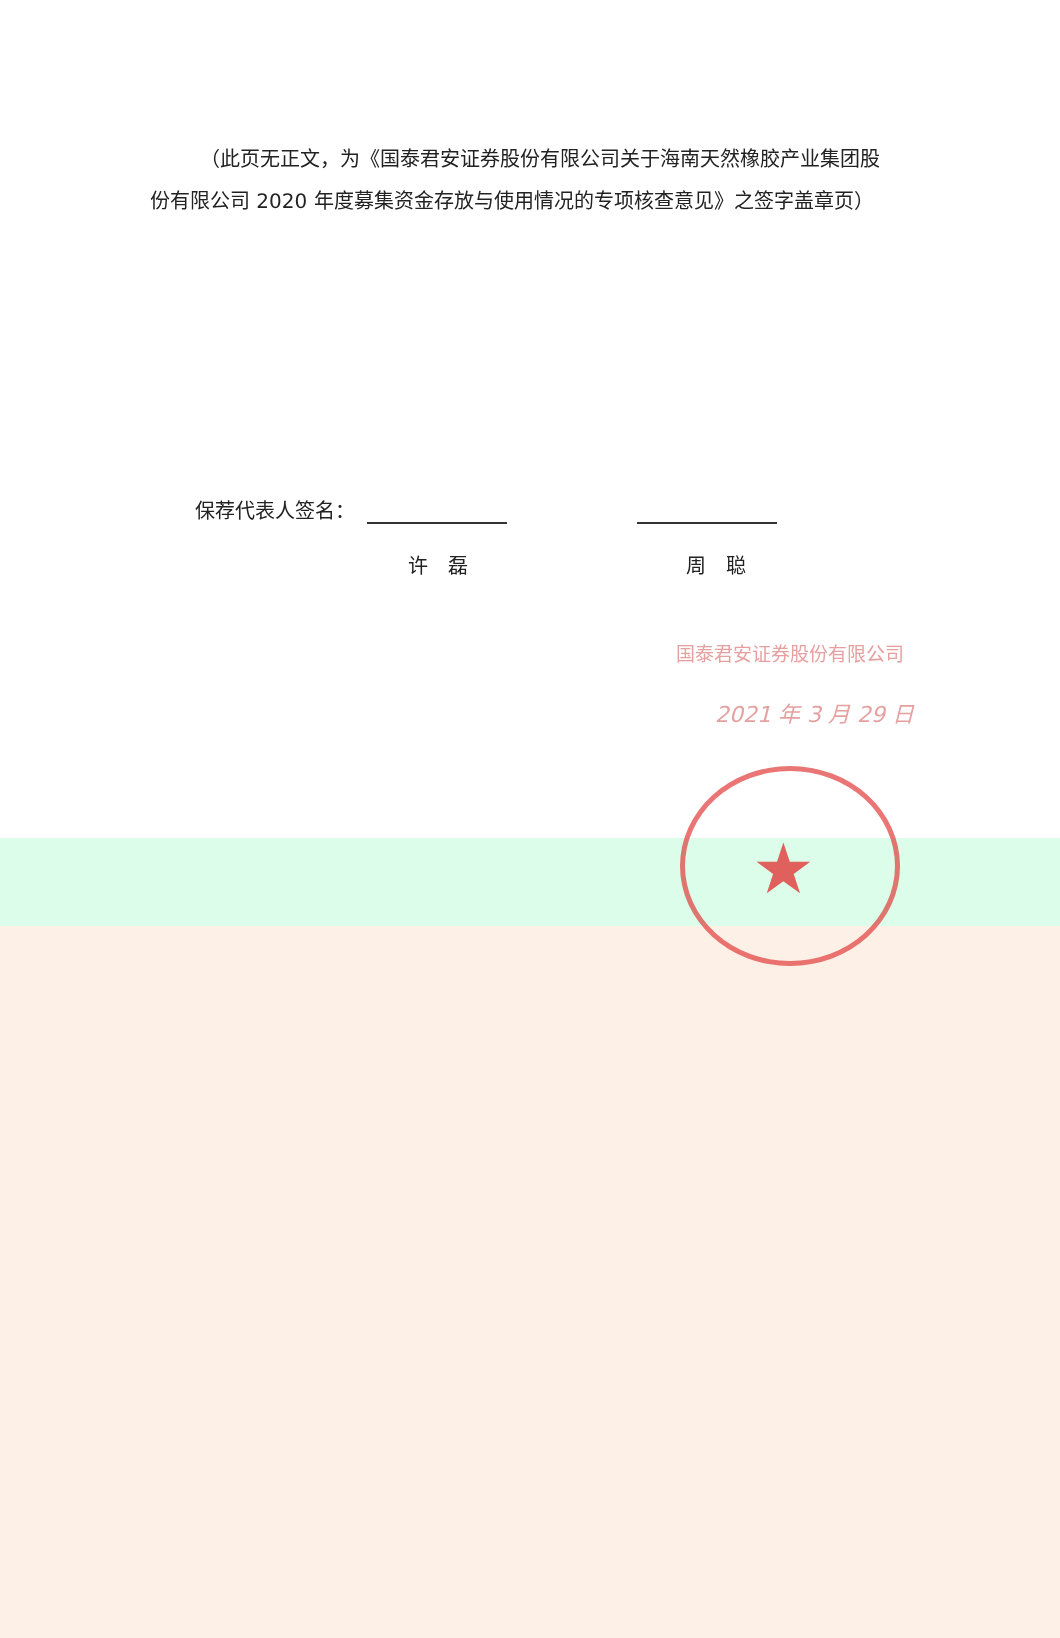★
（此页无正文，为《国泰君安证券股份有限公司关于海南天然橡胶产业集团股份有限公司 2020 年度募集资金存放与使用情况的专项核查意见》之签字盖章页）
保荐代表人签名：
许　磊 周　聪
国泰君安证券股份有限公司
2021 年 3 月 29 日